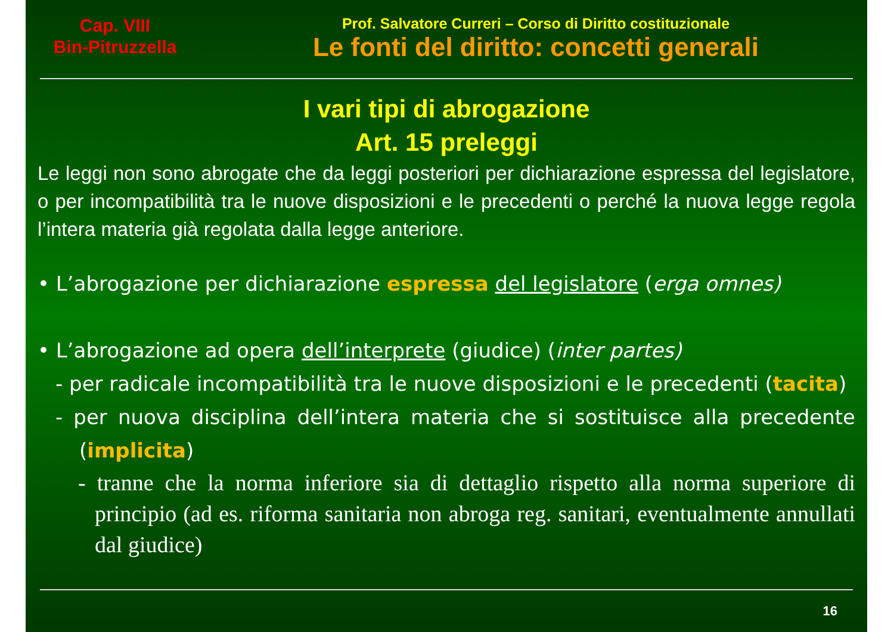Cap. VIII
Bin-Pitruzzella
Prof. Salvatore Curreri – Corso di Diritto costituzionale
Le fonti del diritto: concetti generali
I vari tipi di abrogazione
Art. 15 preleggi
Le leggi non sono abrogate che da leggi posteriori per dichiarazione espressa del legislatore, o per incompatibilità tra le nuove disposizioni e le precedenti o perché la nuova legge regola l’intera materia già regolata dalla legge anteriore.
• L’abrogazione per dichiarazione espressa del legislatore (erga omnes)
• L’abrogazione ad opera dell’interprete (giudice) (inter partes)
- per radicale incompatibilità tra le nuove disposizioni e le precedenti (tacita)
- per nuova disciplina dell’intera materia che si sostituisce alla precedente (implicita)
- tranne che la norma inferiore sia di dettaglio rispetto alla norma superiore di principio (ad es. riforma sanitaria non abroga reg. sanitari, eventualmente annullati dal giudice)
16